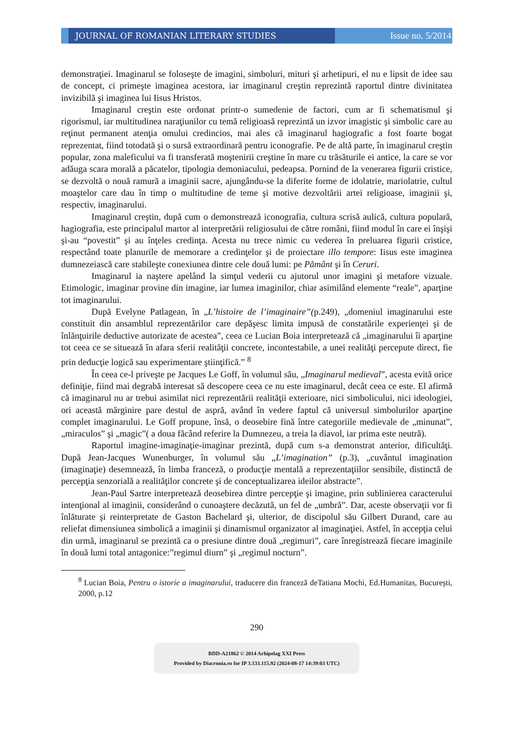JOURNAL OF ROMANIAN LITERARY STUDIES
Issue no. 5/2014
demonstraţiei. Imaginarul se foloseşte de imagini, simboluri, mituri şi arhetipuri, el nu e lipsit de idee sau de concept, ci primeşte imaginea acestora, iar imaginarul creştin reprezintă raportul dintre divinitatea invizibilă şi imaginea lui Iisus Hristos.
Imaginarul creştin este ordonat printr-o sumedenie de factori, cum ar fi schematismul şi rigorismul, iar multitudinea naraţiunilor cu temă religioasă reprezintă un izvor imagistic şi simbolic care au reţinut permanent atenţia omului credincios, mai ales că imaginarul hagiografic a fost foarte bogat reprezentat, fiind totodată şi o sursă extraordinară pentru iconografie. Pe de altă parte, în imaginarul creştin popular, zona maleficului va fi transferată moştenirii creştine în mare cu trăsăturile ei antice, la care se vor adăuga scara morală a păcatelor, tipologia demoniacului, pedeapsa. Pornind de la venerarea figurii cristice, se dezvoltă o nouă ramură a imaginii sacre, ajungându-se la diferite forme de idolatrie, mariolatrie, cultul moaştelor care dau în timp o multitudine de teme şi motive dezvoltării artei religioase, imaginii şi, respectiv, imaginarului.
Imaginarul creştin, după cum o demonstrează iconografia, cultura scrisă aulică, cultura populară, hagiografia, este principalul martor al interpretării religiosului de către români, fiind modul în care ei înşişi şi-au “povestit” şi au înţeles credinţa. Acesta nu trece nimic cu vederea în preluarea figurii cristice, respectând toate planurile de memorare a credinţelor şi de proiectare illo tempore: Iisus este imaginea dumnezeiască care stabileşte conexiunea dintre cele două lumi: pe Pământ şi în Ceruri.
Imaginarul ia naştere apelând la simţul vederii cu ajutorul unor imagini şi metafore vizuale. Etimologic, imaginar provine din imagine, iar lumea imaginilor, chiar asimilând elemente “reale”, aparţine tot imaginarului.
După Evelyne Patlagean, în „L’histoire de l’imaginaire”(p.249), „domeniul imaginarului este constituit din ansamblul reprezentărilor care depăşesc limita impusă de constatările experienţei şi de înlănţuirile deductive autorizate de acestea”, ceea ce Lucian Boia interpretează că „imaginarului îi aparţine tot ceea ce se situează în afara sferii realităţii concrete, incontestabile, a unei realităţi percepute direct, fie prin deducţie logică sau experimentare ştiinţifică.” <sup>8</sup>
În ceea ce-l priveşte pe Jacques Le Goff, în volumul său, „Imaginarul medieval”, acesta evită orice definiţie, fiind mai degrabă interesat să descopere ceea ce nu este imaginarul, decât ceea ce este. El afirmă că imaginarul nu ar trebui asimilat nici reprezentării realităţii exterioare, nici simbolicului, nici ideologiei, ori această mărginire pare destul de aspră, având în vedere faptul că universul simbolurilor aparţine complet imaginarului. Le Goff propune, însă, o deosebire fină între categoriile medievale de „minunat”, „miraculos” şi „magic”( a doua făcând referire la Dumnezeu, a treia la diavol, iar prima este neutră).
Raportul imagine-imaginaţie-imaginar prezintă, după cum s-a demonstrat anterior, dificultăţi. După Jean-Jacques Wunenburger, în volumul său „L’imagination” (p.3), „cuvântul imagination (imaginaţie) desemnează, în limba franceză, o producţie mentală a reprezentaţiilor sensibile, distinctă de percepţia senzorială a realităţilor concrete şi de conceptualizarea ideilor abstracte”.
Jean-Paul Sartre interpretează deosebirea dintre percepţie şi imagine, prin sublinierea caracterului intenţional al imaginii, considerând o cunoaştere decăzută, un fel de „umbră”. Dar, aceste observaţii vor fi înlăturate şi reinterpretate de Gaston Bachelard şi, ulterior, de discipolul său Gilbert Durand, care au reliefat dimensiunea simbolică a imaginii şi dinamismul organizator al imaginaţiei. Astfel, în accepţia celui din urmă, imaginarul se prezintă ca o presiune dintre două „regimuri”, care înregistrează fiecare imaginile în două lumi total antagonice:”regimul diurn” şi „regimul nocturn”.
<sup>8</sup> Lucian Boia, Pentru o istorie a imaginarului, traducere din franceză deTatiana Mochi, Ed.Humanitas, Bucureşti, 2000, p.12
290
BDD-A21862 © 2014 Arhipelag XXI Press
Provided by Diacronia.ro for IP 3.133.115.92 (2024-08-17 14:39:03 UTC)